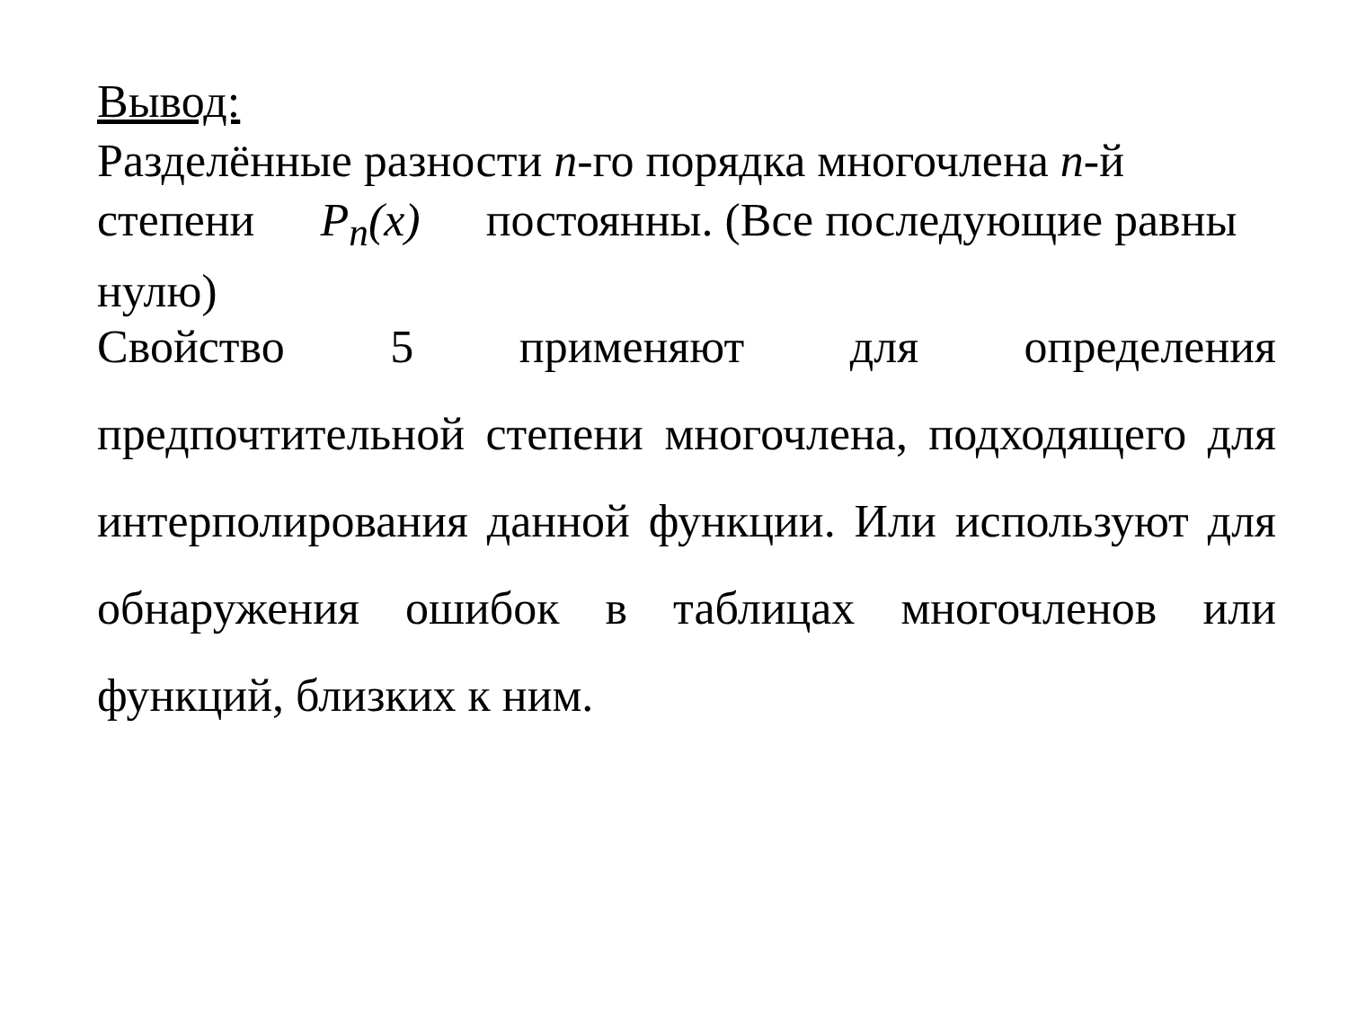Вывод:
Разделённые разности n-го порядка многочлена n-й степени P<sub>n</sub>(x) постоянны. (Все последующие равны нулю)
Свойство 5 применяют для определения предпочтительной степени многочлена, подходящего для интерполирования данной функции. Или используют для обнаружения ошибок в таблицах многочленов или функций, близких к ним.